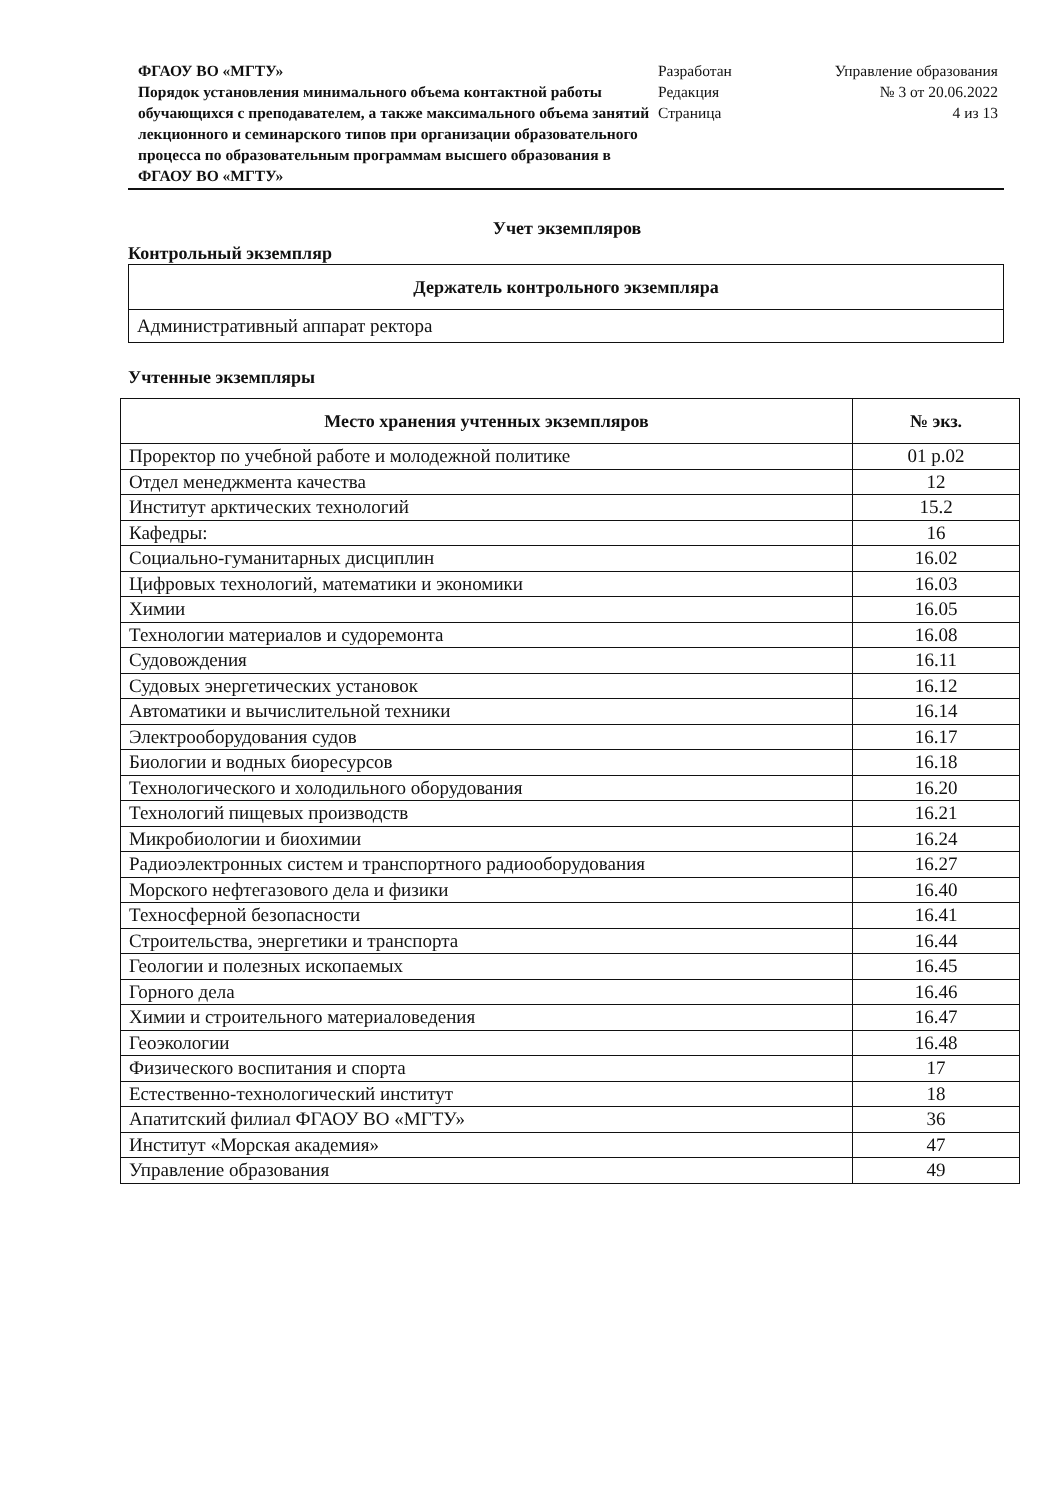ФГАОУ ВО «МГТУ»
Порядок установления минимального объема контактной работы обучающихся с преподавателем, а также максимального объема занятий лекционного и семинарского типов при организации образовательного процесса по образовательным программам высшего образования в ФГАОУ ВО «МГТУ»
Разработан
Редакция
Страница
Управление образования
№ 3 от 20.06.2022
4 из 13
Учет экземпляров
Контрольный экземпляр
| Держатель контрольного экземпляра |
| --- |
| Административный аппарат ректора |
Учтенные экземпляры
| Место хранения учтенных экземпляров | № экз. |
| --- | --- |
| Проректор по учебной работе и молодежной политике | 01 р.02 |
| Отдел менеджмента качества | 12 |
| Институт арктических технологий | 15.2 |
| Кафедры: | 16 |
| Социально-гуманитарных дисциплин | 16.02 |
| Цифровых технологий, математики и экономики | 16.03 |
| Химии | 16.05 |
| Технологии материалов и судоремонта | 16.08 |
| Судовождения | 16.11 |
| Судовых энергетических установок | 16.12 |
| Автоматики и вычислительной техники | 16.14 |
| Электрооборудования судов | 16.17 |
| Биологии и водных биоресурсов | 16.18 |
| Технологического и холодильного оборудования | 16.20 |
| Технологий пищевых производств | 16.21 |
| Микробиологии и биохимии | 16.24 |
| Радиоэлектронных систем и транспортного радиооборудования | 16.27 |
| Морского нефтегазового дела и физики | 16.40 |
| Техносферной безопасности | 16.41 |
| Строительства, энергетики и транспорта | 16.44 |
| Геологии и полезных ископаемых | 16.45 |
| Горного дела | 16.46 |
| Химии и строительного материаловедения | 16.47 |
| Геоэкологии | 16.48 |
| Физического воспитания и спорта | 17 |
| Естественно-технологический институт | 18 |
| Апатитский филиал ФГАОУ ВО «МГТУ» | 36 |
| Институт «Морская академия» | 47 |
| Управление образования | 49 |